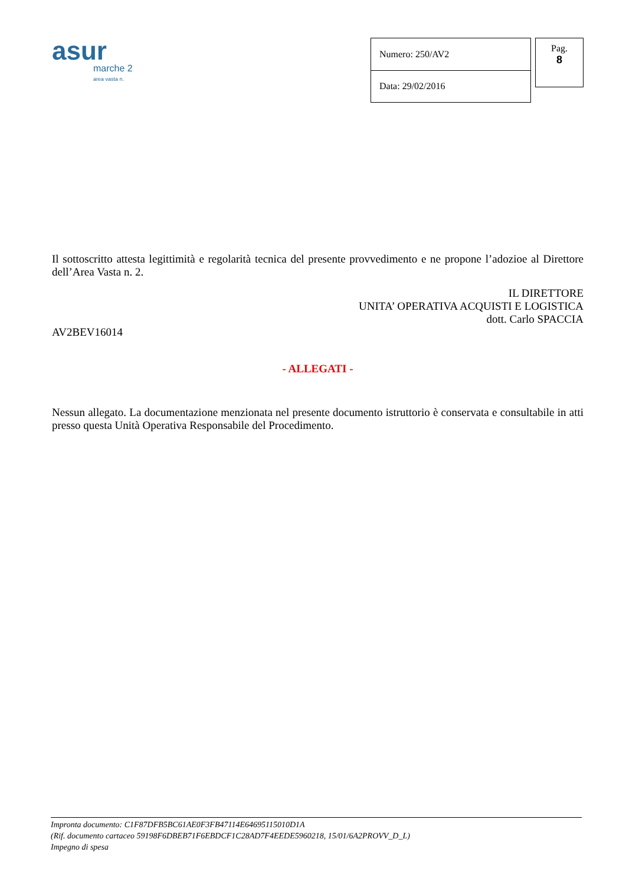asur
marche 2
area vasta n.
| Numero: 250/AV2 |
| Data: 29/02/2016 |
Pag.
8
Il sottoscritto attesta legittimità e regolarità tecnica del presente provvedimento e ne propone l’adozioe al Direttore dell’Area Vasta n. 2.
IL DIRETTORE
UNITA’ OPERATIVA ACQUISTI E LOGISTICA
dott. Carlo SPACCIA
AV2BEV16014
- ALLEGATI -
Nessun allegato. La documentazione menzionata nel presente documento istruttorio è conservata e consultabile in atti presso questa Unità Operativa Responsabile del Procedimento.
Impronta documento: C1F87DFB5BC61AE0F3FB47114E64695115010D1A
(Rif. documento cartaceo 59198F6DBEB71F6EBDCF1C28AD7F4EEDE5960218, 15/01/6A2PROVV_D_L)
Impegno di spesa